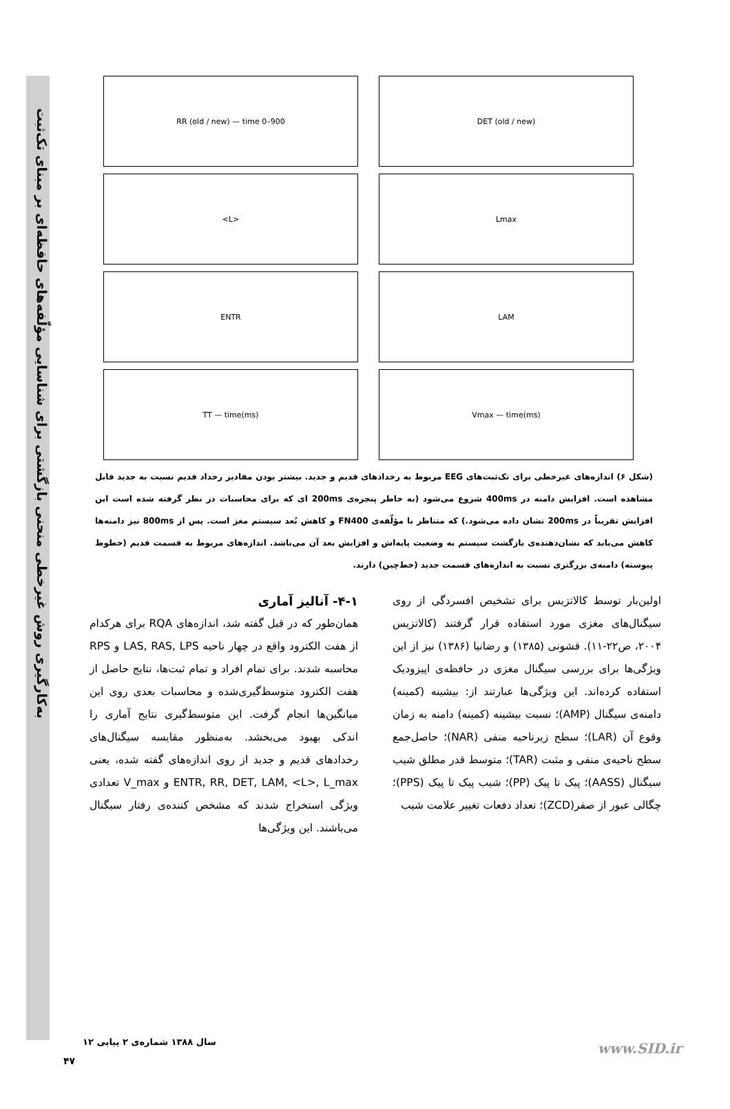به‌کارگیری روش غیرخطی منحنی بازگشتی برای شناسایی مؤلّفه‌های حافظه‌ای بر مبنای تک‌ثبت
RR (old / new) — time 0–900
DET (old / new)
<L>
Lmax
ENTR
LAM
TT — time(ms)
Vmax — time(ms)
(شکل ۶) اندازه‌های غیرخطی برای تک‌ثبت‌های EEG مربوط به رخدادهای قدیم و جدید. بیشتر بودن مقادیر رخداد قدیم نسبت به جدید قابل مشاهده است. افزایش دامنه در 400ms شروع می‌شود (به خاطر پنجره‌ی 200ms ای که برای محاسبات در نظر گرفته شده است این افزایش تقریباً در 200ms نشان داده می‌شود.) که متناظر با مؤلّفه‌ی FN400 و کاهش بُعد سیستم مغز است. پس از 800ms نیز دامنه‌ها کاهش می‌یابد که نشان‌دهنده‌ی بازگشت سیستم به وضعیت پایه‌اش و افزایش بعد آن می‌باشد. اندازه‌های مربوط به قسمت قدیم (خطوط پیوسته) دامنه‌ی بزرگتری نسبت به اندازه‌های قسمت جدید (خط‌چین) دارند.
۴-۱- آنالیز آماری
همان‌طور که در قبل گفته شد، اندازه‌های RQA برای هرکدام از هفت الکترود واقع در چهار ناحیه LAS, RAS, LPS و RPS محاسبه شدند. برای تمام افراد و تمام ثبت‌ها، نتایج حاصل از هفت الکترود متوسط‌گیری‌شده و محاسبات بعدی روی این میانگین‌ها انجام گرفت. این متوسط‌گیری نتایج آماری را اندکی بهبود می‌بخشد. به‌منظور مقایسه سیگنال‌های رخدادهای قدیم و جدید از روی اندازه‌های گفته شده، یعنی ENTR, RR, DET, LAM, <L>, L_max و V_max تعدادی ویژگی استخراج شدند که مشخص کننده‌ی رفتار سیگنال می‌باشند. این ویژگی‌ها
اولین‌بار توسط کالاتزیس برای تشخیص افسردگی از روی سیگنال‌های مغزی مورد استفاده قرار گرفتند (کالاتزیس ۲۰۰۴، ص۲۲-۱۱). قشونی (۱۳۸۵) و رضانیا (۱۳۸۶) نیز از این ویژگی‌ها برای بررسی سیگنال مغزی در حافظه‌ی اپیزودیک استفاده کرده‌اند. این ویژگی‌ها عبارتند از: بیشینه (کمینه) دامنه‌ی سیگنال (AMP)؛ نسبت بیشینه (کمینه) دامنه به زمان وقوع آن (LAR)؛ سطح زیرناحیه منفی (NAR)؛ حاصل‌جمع سطح ناحیه‌ی منفی و مثبت (TAR)؛ متوسط قدر مطلق شیب سیگنال (AASS)؛ پیک تا پیک (PP)؛ شیب پیک تا پیک (PPS)؛ چگالی عبور از صفر(ZCD)؛ تعداد دفعات تغییر علامت شیب
سال ۱۳۸۸ شماره‌ی ۲ پیاپی ۱۲
۴۷
www.SID.ir